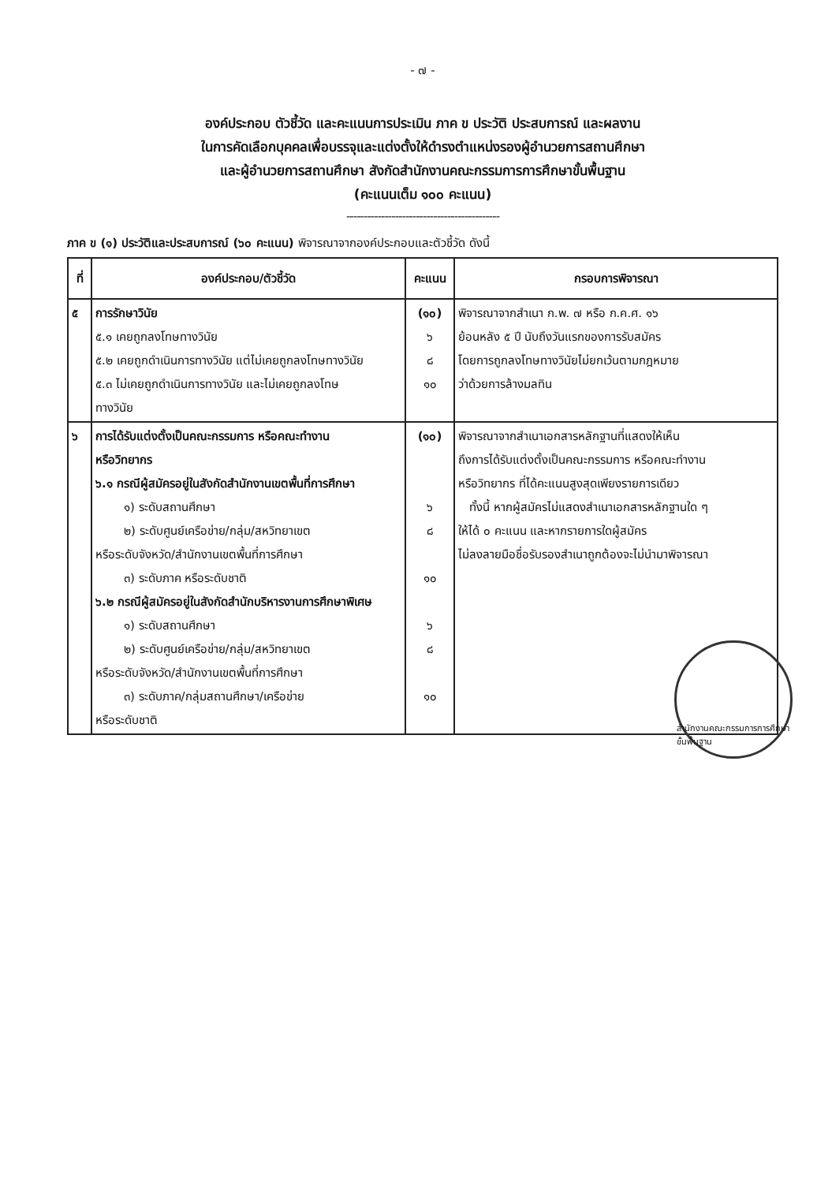- ๗ -
องค์ประกอบ ตัวชี้วัด และคะแนนการประเมิน ภาค ข ประวัติ ประสบการณ์ และผลงาน
ในการคัดเลือกบุคคลเพื่อบรรจุและแต่งตั้งให้ดำรงตำแหน่งรองผู้อำนวยการสถานศึกษา
และผู้อำนวยการสถานศึกษา สังกัดสำนักงานคณะกรรมการการศึกษาขั้นพื้นฐาน
(คะแนนเต็ม ๑๐๐ คะแนน)
--------------------------------------------
ภาค ข (๑) ประวัติและประสบการณ์ (๖๐ คะแนน) พิจารณาจากองค์ประกอบและตัวชี้วัด ดังนี้
| ที่ | องค์ประกอบ/ตัวชี้วัด | คะแนน | กรอบการพิจารณา |
| --- | --- | --- | --- |
| ๕ | การรักษาวินัย ๕.๑ เคยถูกลงโทษทางวินัย ๕.๒ เคยถูกดำเนินการทางวินัย แต่ไม่เคยถูกลงโทษทางวินัย ๕.๓ ไม่เคยถูกดำเนินการทางวินัย และไม่เคยถูกลงโทษ ทางวินัย | (๑๐) ๖ ๘ ๑๐ | พิจารณาจากสำเนา ก.พ. ๗ หรือ ก.ค.ศ. ๑๖ ย้อนหลัง ๕ ปี นับถึงวันแรกของการรับสมัคร โดยการถูกลงโทษทางวินัยไม่ยกเว้นตามกฎหมาย ว่าด้วยการล้างมลทิน |
| ๖ | การได้รับแต่งตั้งเป็นคณะกรรมการ หรือคณะทำงาน หรือวิทยากร ๖.๑ กรณีผู้สมัครอยู่ในสังกัดสำนักงานเขตพื้นที่การศึกษา ๑) ระดับสถานศึกษา ๒) ระดับศูนย์เครือข่าย/กลุ่ม/สหวิทยาเขต หรือระดับจังหวัด/สำนักงานเขตพื้นที่การศึกษา ๓) ระดับภาค หรือระดับชาติ ๖.๒ กรณีผู้สมัครอยู่ในสังกัดสำนักบริหารงานการศึกษาพิเศษ ๑) ระดับสถานศึกษา ๒) ระดับศูนย์เครือข่าย/กลุ่ม/สหวิทยาเขต หรือระดับจังหวัด/สำนักงานเขตพื้นที่การศึกษา ๓) ระดับภาค/กลุ่มสถานศึกษา/เครือข่าย หรือระดับชาติ | (๑๐) ๖ ๘ ๑๐ ๖ ๘ ๑๐ | พิจารณาจากสำเนาเอกสารหลักฐานที่แสดงให้เห็น ถึงการได้รับแต่งตั้งเป็นคณะกรรมการ หรือคณะทำงาน หรือวิทยากร ที่ได้คะแนนสูงสุดเพียงรายการเดียว ทั้งนี้ หากผู้สมัครไม่แสดงสำเนาเอกสารหลักฐานใด ๆ ให้ได้ ๐ คะแนน และหากรายการใดผู้สมัคร ไม่ลงลายมือชื่อรับรองสำเนาถูกต้องจะไม่นำมาพิจารณา |
สำนักงานคณะกรรมการการศึกษาขั้นพื้นฐาน